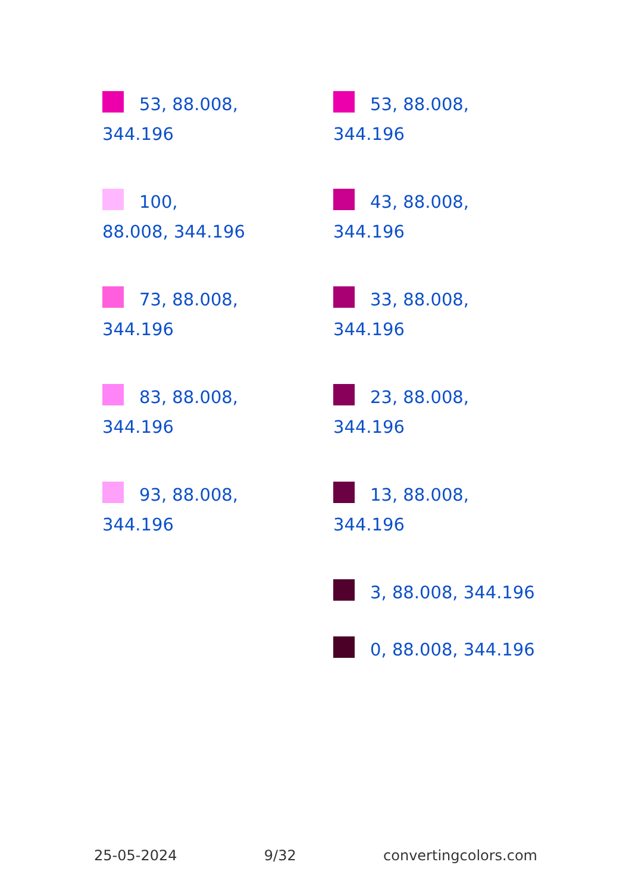53, 88.008, 344.196
100, 88.008, 344.196
73, 88.008, 344.196
83, 88.008, 344.196
93, 88.008, 344.196
53, 88.008, 344.196
43, 88.008, 344.196
33, 88.008, 344.196
23, 88.008, 344.196
13, 88.008, 344.196
3, 88.008, 344.196
0, 88.008, 344.196
25-05-2024 9/32 convertingcolors.com